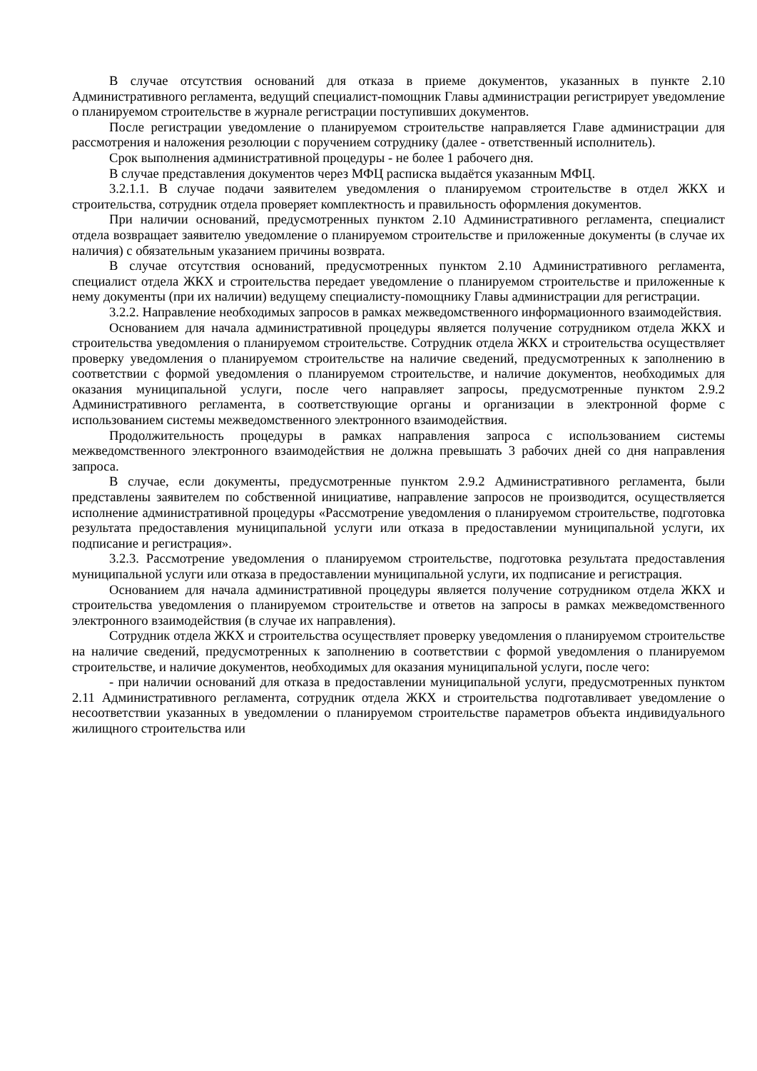В случае отсутствия оснований для отказа в приеме документов, указанных в пункте 2.10 Административного регламента, ведущий специалист-помощник Главы администрации регистрирует уведомление о планируемом строительстве в журнале регистрации поступивших документов.
После регистрации уведомление о планируемом строительстве направляется Главе администрации для рассмотрения и наложения резолюции с поручением сотруднику (далее - ответственный исполнитель).
Срок выполнения административной процедуры - не более 1 рабочего дня.
В случае представления документов через МФЦ расписка выдаётся указанным МФЦ.
3.2.1.1. В случае подачи заявителем уведомления о планируемом строительстве в отдел ЖКХ и строительства, сотрудник отдела проверяет комплектность и правильность оформления документов.
При наличии оснований, предусмотренных пунктом 2.10 Административного регламента, специалист отдела возвращает заявителю уведомление о планируемом строительстве и приложенные документы (в случае их наличия) с обязательным указанием причины возврата.
В случае отсутствия оснований, предусмотренных пунктом 2.10 Административного регламента, специалист отдела ЖКХ и строительства передает уведомление о планируемом строительстве и приложенные к нему документы (при их наличии) ведущему специалисту-помощнику Главы администрации для регистрации.
3.2.2. Направление необходимых запросов в рамках межведомственного информационного взаимодействия.
Основанием для начала административной процедуры является получение сотрудником отдела ЖКХ и строительства уведомления о планируемом строительстве. Сотрудник отдела ЖКХ и строительства осуществляет проверку уведомления о планируемом строительстве на наличие сведений, предусмотренных к заполнению в соответствии с формой уведомления о планируемом строительстве, и наличие документов, необходимых для оказания муниципальной услуги, после чего направляет запросы, предусмотренные пунктом 2.9.2 Административного регламента, в соответствующие органы и организации в электронной форме с использованием системы межведомственного электронного взаимодействия.
Продолжительность процедуры в рамках направления запроса с использованием системы межведомственного электронного взаимодействия не должна превышать 3 рабочих дней со дня направления запроса.
В случае, если документы, предусмотренные пунктом 2.9.2 Административного регламента, были представлены заявителем по собственной инициативе, направление запросов не производится, осуществляется исполнение административной процедуры «Рассмотрение уведомления о планируемом строительстве, подготовка результата предоставления муниципальной услуги или отказа в предоставлении муниципальной услуги, их подписание и регистрация».
3.2.3. Рассмотрение уведомления о планируемом строительстве, подготовка результата предоставления муниципальной услуги или отказа в предоставлении муниципальной услуги, их подписание и регистрация.
Основанием для начала административной процедуры является получение сотрудником отдела ЖКХ и строительства уведомления о планируемом строительстве и ответов на запросы в рамках межведомственного электронного взаимодействия (в случае их направления).
Сотрудник отдела ЖКХ и строительства осуществляет проверку уведомления о планируемом строительстве на наличие сведений, предусмотренных к заполнению в соответствии с формой уведомления о планируемом строительстве, и наличие документов, необходимых для оказания муниципальной услуги, после чего:
- при наличии оснований для отказа в предоставлении муниципальной услуги, предусмотренных пунктом 2.11 Административного регламента, сотрудник отдела ЖКХ и строительства подготавливает уведомление о несоответствии указанных в уведомлении о планируемом строительстве параметров объекта индивидуального жилищного строительства или